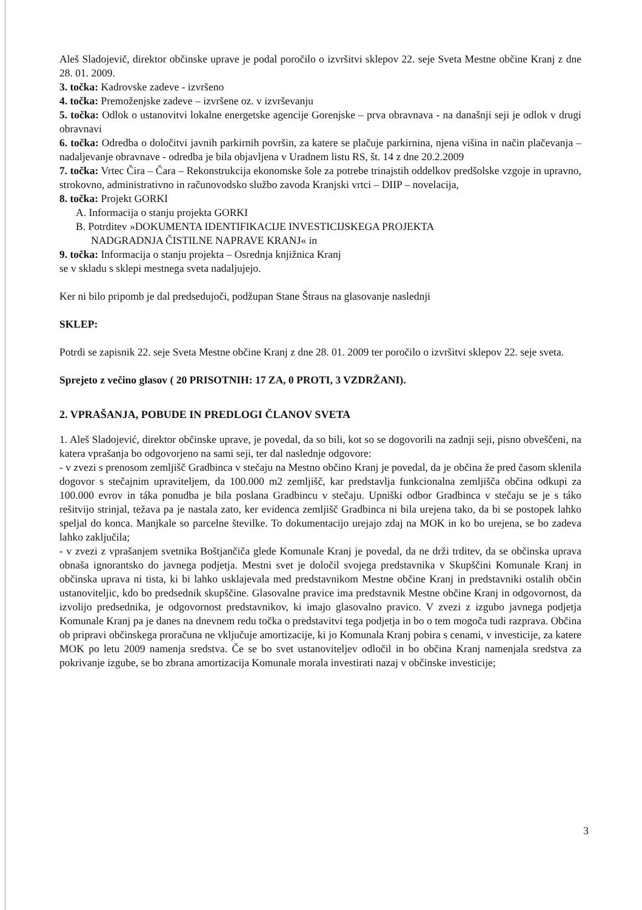Aleš Sladojevič, direktor občinske uprave je podal poročilo o izvršitvi sklepov 22. seje Sveta Mestne občine Kranj z dne 28. 01. 2009.
3. točka: Kadrovske zadeve - izvršeno
4. točka: Premoženjske zadeve – izvršene oz. v izvrševanju
5. točka: Odlok o ustanovitvi lokalne energetske agencije Gorenjske – prva obravnava - na današnji seji je odlok v drugi obravnavi
6. točka: Odredba o določitvi javnih parkirnih površin, za katere se plačuje parkirnina, njena višina in način plačevanja – nadaljevanje obravnave - odredba je bila objavljena v Uradnem listu RS, št. 14 z dne 20.2.2009
7. točka: Vrtec Čira – Čara – Rekonstrukcija ekonomske šole za potrebe trinajstih oddelkov predšolske vzgoje in upravno, strokovno, administrativno in računovodsko službo zavoda Kranjski vrtci – DIIP – novelacija,
8. točka: Projekt GORKI
A. Informacija o stanju projekta GORKI
B. Potrditev »DOKUMENTA IDENTIFIKACIJE INVESTICIJSKEGA PROJEKTA
NADGRADNJA ČISTILNE NAPRAVE KRANJ« in
9. točka: Informacija o stanju projekta – Osrednja knjižnica Kranj
se v skladu s sklepi mestnega sveta nadaljujejo.
Ker ni bilo pripomb je dal predsedujoči, podžupan Stane Štraus na glasovanje naslednji
SKLEP:
Potrdi se zapisnik 22. seje Sveta Mestne občine Kranj z dne 28. 01. 2009 ter poročilo o izvršitvi sklepov 22. seje sveta.
Sprejeto z večino glasov ( 20 PRISOTNIH: 17 ZA, 0 PROTI, 3 VZDRŽANI).
2. VPRAŠANJA, POBUDE IN PREDLOGI ČLANOV SVETA
1. Aleš Sladojević, direktor občinske uprave, je povedal, da so bili, kot so se dogovorili na zadnji seji, pisno obveščeni, na katera vprašanja bo odgovorjeno na sami seji, ter dal naslednje odgovore:
- v zvezi s prenosom zemljišč Gradbinca v stečaju na Mestno občino Kranj je povedal, da je občina že pred časom sklenila dogovor s stečajnim upraviteljem, da 100.000 m2 zemljišč, kar predstavlja funkcionalna zemljišča občina odkupi za 100.000 evrov in táka ponudba je bila poslana Gradbincu v stečaju. Upniški odbor Gradbinca v stečaju se je s táko rešitvijo strinjal, težava pa je nastala zato, ker evidenca zemljišč Gradbinca ni bila urejena tako, da bi se postopek lahko speljal do konca. Manjkale so parcelne številke. To dokumentacijo urejajo zdaj na MOK in ko bo urejena, se bo zadeva lahko zaključila;
- v zvezi z vprašanjem svetnika Boštjančiča glede Komunale Kranj je povedal, da ne drži trditev, da se občinska uprava obnaša ignorantsko do javnega podjetja. Mestni svet je določil svojega predstavnika v Skupščini Komunale Kranj in občinska uprava ni tista, ki bi lahko usklajevala med predstavnikom Mestne občine Kranj in predstavniki ostalih občin ustanoviteljic, kdo bo predsednik skupščine. Glasovalne pravice ima predstavnik Mestne občine Kranj in odgovornost, da izvolijo predsednika, je odgovornost predstavnikov, ki imajo glasovalno pravico. V zvezi z izgubo javnega podjetja Komunale Kranj pa je danes na dnevnem redu točka o predstavitvi tega podjetja in bo o tem mogoča tudi razprava. Občina ob pripravi občinskega proračuna ne vključuje amortizacije, ki jo Komunala Kranj pobira s cenami, v investicije, za katere MOK po letu 2009 namenja sredstva. Če se bo svet ustanoviteljev odločil in bo občina Kranj namenjala sredstva za pokrivanje izgube, se bo zbrana amortizacija Komunale morala investirati nazaj v občinske investicije;
3